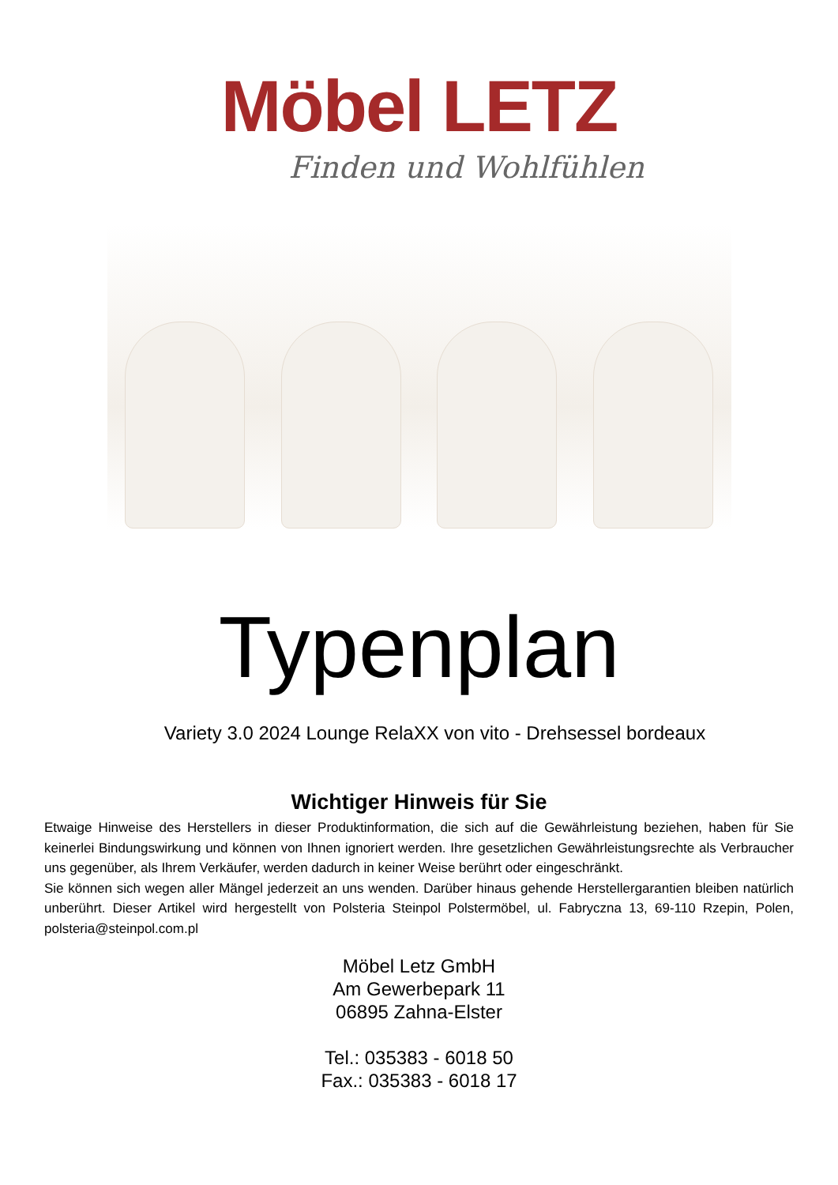Möbel LETZ
Finden und Wohlfühlen
Typenplan
Variety 3.0 2024 Lounge RelaXX von vito - Drehsessel bordeaux
Wichtiger Hinweis für Sie
Etwaige Hinweise des Herstellers in dieser Produktinformation, die sich auf die Gewährleistung beziehen, haben für Sie keinerlei Bindungswirkung und können von Ihnen ignoriert werden. Ihre gesetzlichen Gewährleistungsrechte als Verbraucher uns gegenüber, als Ihrem Verkäufer, werden dadurch in keiner Weise berührt oder eingeschränkt.
Sie können sich wegen aller Mängel jederzeit an uns wenden. Darüber hinaus gehende Herstellergarantien bleiben natürlich unberührt. Dieser Artikel wird hergestellt von Polsteria Steinpol Polstermöbel, ul. Fabryczna 13, 69-110 Rzepin, Polen, polsteria@steinpol.com.pl
Möbel Letz GmbH
Am Gewerbepark 11
06895 Zahna-Elster
Tel.: 035383 - 6018 50
Fax.: 035383 - 6018 17